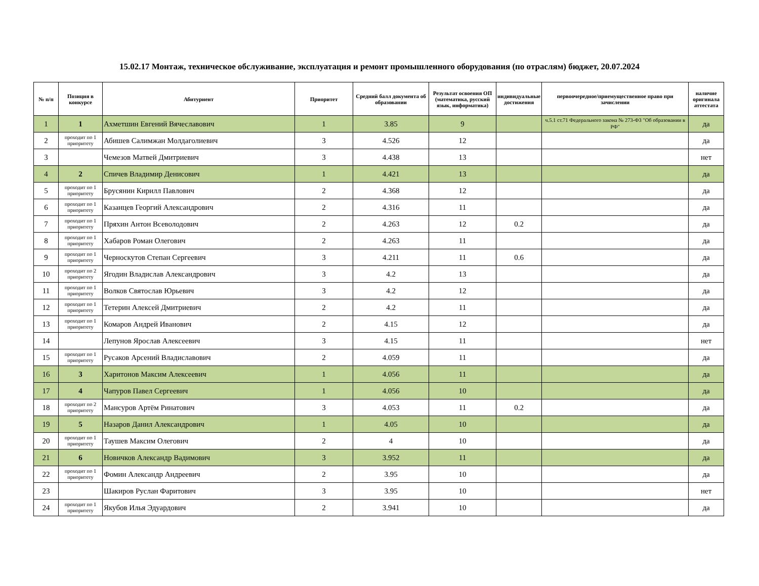15.02.17 Монтаж, техническое обслуживание, эксплуатация и ремонт промышленного оборудования (по отраслям) бюджет, 20.07.2024
| № п/п | Позиция в конкурсе | Абитуриент | Приоритет | Средний балл документа об образовании | Результат освоения ОП (математика, русский язык, информатика) | индивидуальные достижения | первоочередное/приемущественное право при зачислении | наличие оригинала аттестата |
| --- | --- | --- | --- | --- | --- | --- | --- | --- |
| 1 | 1 | Ахметшин Евгений Вячеславович | 1 | 3.85 | 9 | | ч.5.1 ст.71 Федерального закона № 273-ФЗ "Об образовании в РФ" | да |
| 2 | проходит по 1 приоритету | Абишев Салимжан Молдаголиевич | 3 | 4.526 | 12 | | | да |
| 3 | | Чемезов Матвей Дмитриевич | 3 | 4.438 | 13 | | | нет |
| 4 | 2 | Спичев Владимир Денисович | 1 | 4.421 | 13 | | | да |
| 5 | проходит по 1 приоритету | Брусянин Кирилл Павлович | 2 | 4.368 | 12 | | | да |
| 6 | проходит по 1 приоритету | Казанцев Георгий Александрович | 2 | 4.316 | 11 | | | да |
| 7 | проходит по 1 приоритету | Пряхин Антон Всеволодович | 2 | 4.263 | 12 | 0.2 | | да |
| 8 | проходит по 1 приоритету | Хабаров Роман Олегович | 2 | 4.263 | 11 | | | да |
| 9 | проходит по 1 приоритету | Черноскутов Степан Сергеевич | 3 | 4.211 | 11 | 0.6 | | да |
| 10 | проходит по 2 приоритету | Ягодин Владислав Александрович | 3 | 4.2 | 13 | | | да |
| 11 | проходит по 1 приоритету | Волков Святослав Юрьевич | 3 | 4.2 | 12 | | | да |
| 12 | проходит по 1 приоритету | Тетерин Алексей Дмитриевич | 2 | 4.2 | 11 | | | да |
| 13 | проходит по 1 приоритету | Комаров Андрей Иванович | 2 | 4.15 | 12 | | | да |
| 14 | | Лепунов Ярослав Алексеевич | 3 | 4.15 | 11 | | | нет |
| 15 | проходит по 1 приоритету | Русаков Арсений Владиславович | 2 | 4.059 | 11 | | | да |
| 16 | 3 | Харитонов Максим Алексеевич | 1 | 4.056 | 11 | | | да |
| 17 | 4 | Чапуров Павел Сергеевич | 1 | 4.056 | 10 | | | да |
| 18 | проходит по 2 приоритету | Мансуров Артём Ринатович | 3 | 4.053 | 11 | 0.2 | | да |
| 19 | 5 | Назаров Данил Александрович | 1 | 4.05 | 10 | | | да |
| 20 | проходит по 1 приоритету | Таушев Максим Олегович | 2 | 4 | 10 | | | да |
| 21 | 6 | Новичков Александр Вадимович | 3 | 3.952 | 11 | | | да |
| 22 | проходит по 1 приоритету | Фомин Александр Андреевич | 2 | 3.95 | 10 | | | да |
| 23 | | Шакиров Руслан Фаритович | 3 | 3.95 | 10 | | | нет |
| 24 | проходит по 1 приоритету | Якубов Илья Эдуардович | 2 | 3.941 | 10 | | | да |